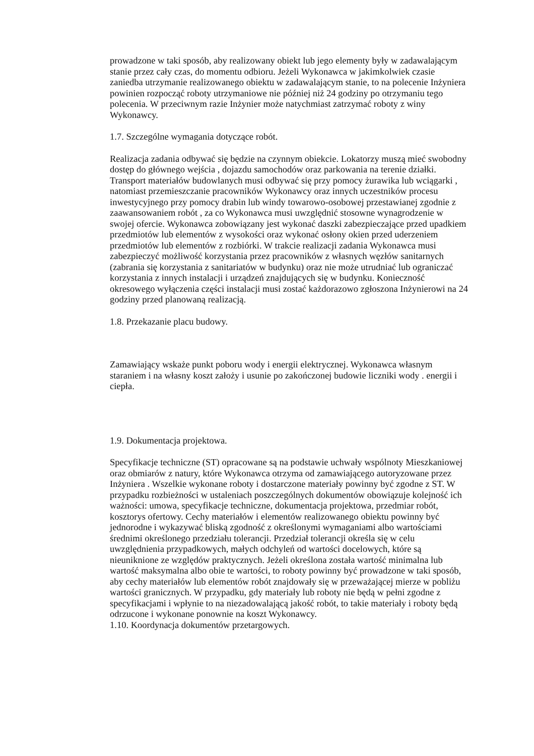prowadzone w taki sposób, aby realizowany obiekt lub jego elementy były w zadawalającym stanie przez cały czas, do momentu odbioru. Jeżeli Wykonawca w jakimkolwiek czasie zaniedba utrzymanie realizowanego obiektu w zadawalającym stanie, to na polecenie Inżyniera powinien rozpocząć roboty utrzymaniowe nie później niż 24 godziny po otrzymaniu tego polecenia. W przeciwnym razie Inżynier może natychmiast zatrzymać roboty z winy Wykonawcy.
1.7. Szczególne wymagania dotyczące robót.
Realizacja zadania odbywać się będzie na czynnym obiekcie. Lokatorzy muszą mieć swobodny dostęp do głównego wejścia , dojazdu samochodów oraz parkowania na terenie działki.
Transport materiałów budowlanych musi odbywać się przy pomocy żurawika lub wciągarki , natomiast przemieszczanie pracowników Wykonawcy oraz innych uczestników procesu inwestycyjnego przy pomocy drabin lub windy towarowo-osobowej przestawianej zgodnie z zaawansowaniem robót , za co Wykonawca musi uwzględnić stosowne wynagrodzenie w swojej ofercie. Wykonawca zobowiązany jest wykonać daszki zabezpieczające przed upadkiem przedmiotów lub elementów z wysokości oraz wykonać osłony okien przed uderzeniem przedmiotów lub elementów z rozbiórki. W trakcie realizacji zadania Wykonawca musi zabezpieczyć możliwość korzystania przez pracowników z własnych węzłów sanitarnych (zabrania się korzystania z sanitariatów w budynku) oraz nie może utrudniać lub ograniczać korzystania z innych instalacji i urządzeń znajdujących się w budynku. Konieczność okresowego wyłączenia części instalacji musi zostać każdorazowo zgłoszona Inżynierowi na 24 godziny przed planowaną realizacją.
1.8. Przekazanie placu budowy.
Zamawiający wskaże punkt poboru wody i energii elektrycznej. Wykonawca własnym staraniem i na własny koszt założy i usunie po zakończonej budowie liczniki wody . energii i ciepła.
1.9. Dokumentacja projektowa.
Specyfikacje techniczne (ST) opracowane są na podstawie uchwały wspólnoty Mieszkaniowej oraz obmiarów z natury, które Wykonawca otrzyma od zamawiającego autoryzowane przez Inżyniera . Wszelkie wykonane roboty i dostarczone materiały powinny być zgodne z ST. W przypadku rozbieżności w ustaleniach poszczególnych dokumentów obowiązuje kolejność ich ważności: umowa, specyfikacje techniczne, dokumentacja projektowa, przedmiar robót, kosztorys ofertowy. Cechy materiałów i elementów realizowanego obiektu powinny być jednorodne i wykazywać bliską zgodność z określonymi wymaganiami albo wartościami średnimi określonego przedziału tolerancji. Przedział tolerancji określa się w celu uwzględnienia przypadkowych, małych odchyleń od wartości docelowych, które są nieuniknione ze względów praktycznych. Jeżeli określona została wartość minimalna lub wartość maksymalna albo obie te wartości, to roboty powinny być prowadzone w taki sposób, aby cechy materiałów lub elementów robót znajdowały się w przeważającej mierze w pobliżu wartości granicznych. W przypadku, gdy materiały lub roboty nie będą w pełni zgodne z specyfikacjami i wpłynie to na niezadowalającą jakość robót, to takie materiały i roboty będą odrzucone i wykonane ponownie na koszt Wykonawcy.
1.10. Koordynacja dokumentów przetargowych.